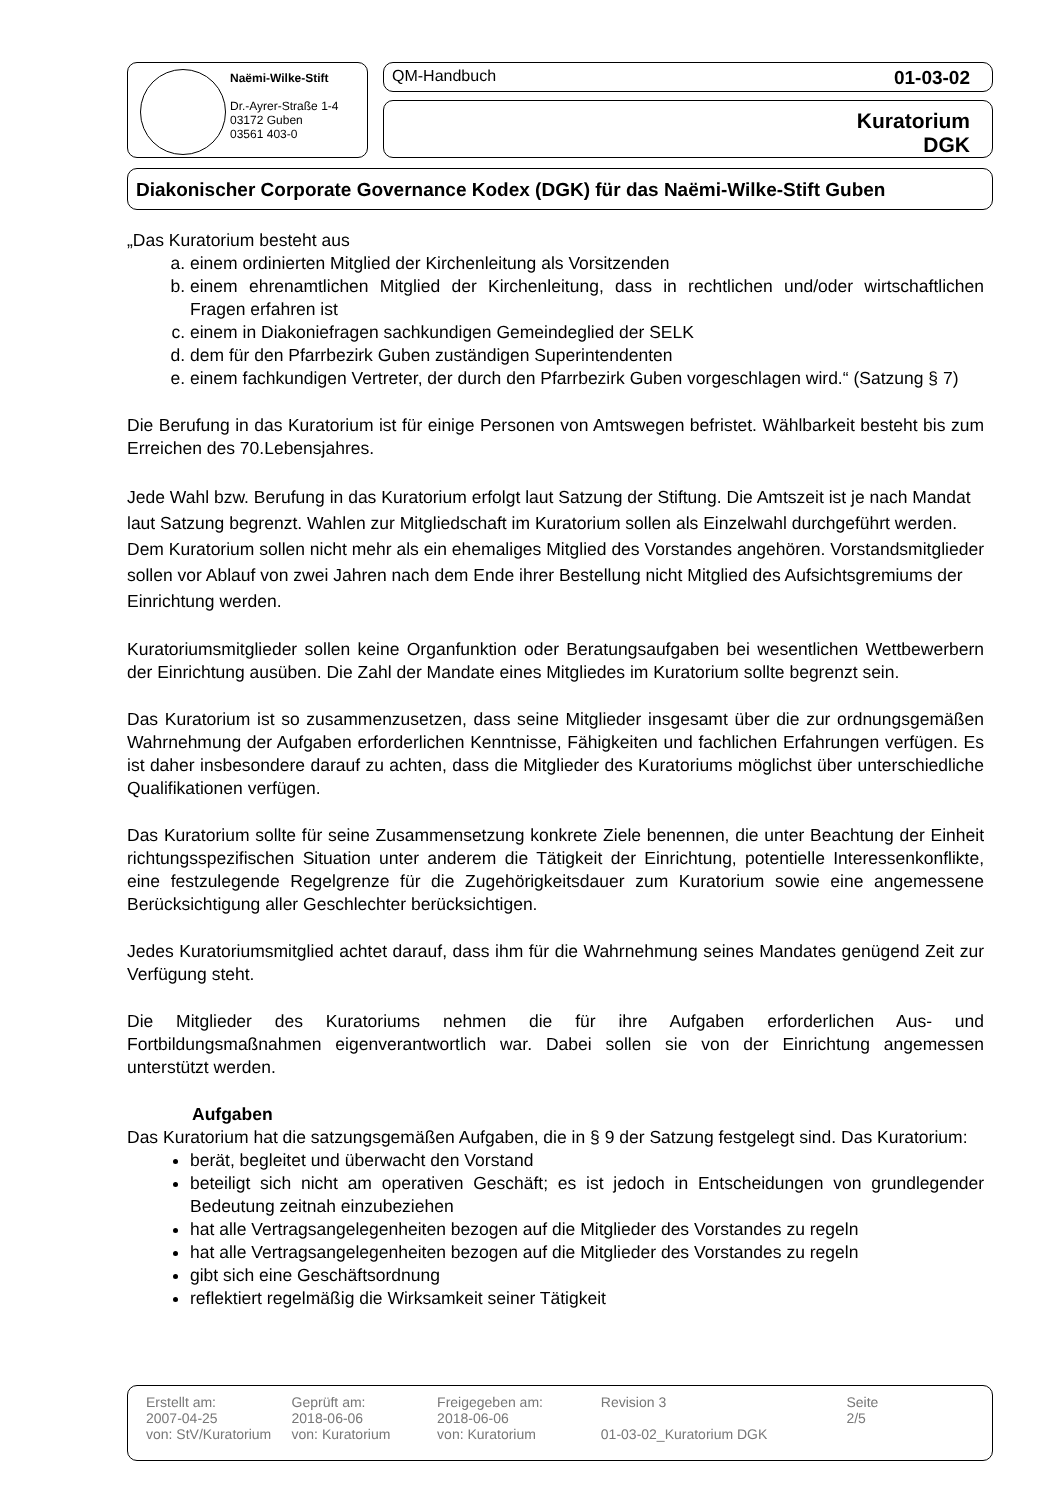Naëmi-Wilke-Stift
Dr.-Ayrer-Straße 1-4
03172 Guben
03561 403-0
QM-Handbuch 01-03-02
Kuratorium
DGK
Diakonischer Corporate Governance Kodex (DGK) für das Naëmi-Wilke-Stift Guben
„Das Kuratorium besteht aus
a. einem ordinierten Mitglied der Kirchenleitung als Vorsitzenden
b. einem ehrenamtlichen Mitglied der Kirchenleitung, dass in rechtlichen und/oder wirtschaftlichen Fragen erfahren ist
c. einem in Diakoniefragen sachkundigen Gemeindeglied der SELK
d. dem für den Pfarrbezirk Guben zuständigen Superintendenten
e. einem fachkundigen Vertreter, der durch den Pfarrbezirk Guben vorgeschlagen wird.“ (Satzung § 7)
Die Berufung in das Kuratorium ist für einige Personen von Amtswegen befristet. Wählbarkeit besteht bis zum Erreichen des 70.Lebensjahres.
Jede Wahl bzw. Berufung in das Kuratorium erfolgt laut Satzung der Stiftung. Die Amtszeit ist je nach Mandat laut Satzung begrenzt. Wahlen zur Mitgliedschaft im Kuratorium sollen als Einzelwahl durchgeführt werden. Dem Kuratorium sollen nicht mehr als ein ehemaliges Mitglied des Vorstandes angehören. Vorstandsmitglieder sollen vor Ablauf von zwei Jahren nach dem Ende ihrer Bestellung nicht Mitglied des Aufsichtsgremiums der Einrichtung werden.
Kuratoriumsmitglieder sollen keine Organfunktion oder Beratungsaufgaben bei wesentlichen Wettbewerbern der Einrichtung ausüben. Die Zahl der Mandate eines Mitgliedes im Kuratorium sollte begrenzt sein.
Das Kuratorium ist so zusammenzusetzen, dass seine Mitglieder insgesamt über die zur ordnungsgemäßen Wahrnehmung der Aufgaben erforderlichen Kenntnisse, Fähigkeiten und fachlichen Erfahrungen verfügen. Es ist daher insbesondere darauf zu achten, dass die Mitglieder des Kuratoriums möglichst über unterschiedliche Qualifikationen verfügen.
Das Kuratorium sollte für seine Zusammensetzung konkrete Ziele benennen, die unter Beachtung der Einheit richtungsspezifischen Situation unter anderem die Tätigkeit der Einrichtung, potentielle Interessenkonflikte, eine festzulegende Regelgrenze für die Zugehörigkeitsdauer zum Kuratorium sowie eine angemessene Berücksichtigung aller Geschlechter berücksichtigen.
Jedes Kuratoriumsmitglied achtet darauf, dass ihm für die Wahrnehmung seines Mandates genügend Zeit zur Verfügung steht.
Die Mitglieder des Kuratoriums nehmen die für ihre Aufgaben erforderlichen Aus- und Fortbildungsmaßnahmen eigenverantwortlich war. Dabei sollen sie von der Einrichtung angemessen unterstützt werden.
Aufgaben
Das Kuratorium hat die satzungsgemäßen Aufgaben, die in § 9 der Satzung festgelegt sind. Das Kuratorium:
berät, begleitet und überwacht den Vorstand
beteiligt sich nicht am operativen Geschäft; es ist jedoch in Entscheidungen von grundlegender Bedeutung zeitnah einzubeziehen
hat alle Vertragsangelegenheiten bezogen auf die Mitglieder des Vorstandes zu regeln
hat alle Vertragsangelegenheiten bezogen auf die Mitglieder des Vorstandes zu regeln
gibt sich eine Geschäftsordnung
reflektiert regelmäßig die Wirksamkeit seiner Tätigkeit
Erstellt am:
2007-04-25
von: StV/Kuratorium
Geprüft am:
2018-06-06
von: Kuratorium
Freigegeben am:
2018-06-06
von: Kuratorium
Revision 3
01-03-02_Kuratorium DGK
Seite
2/5